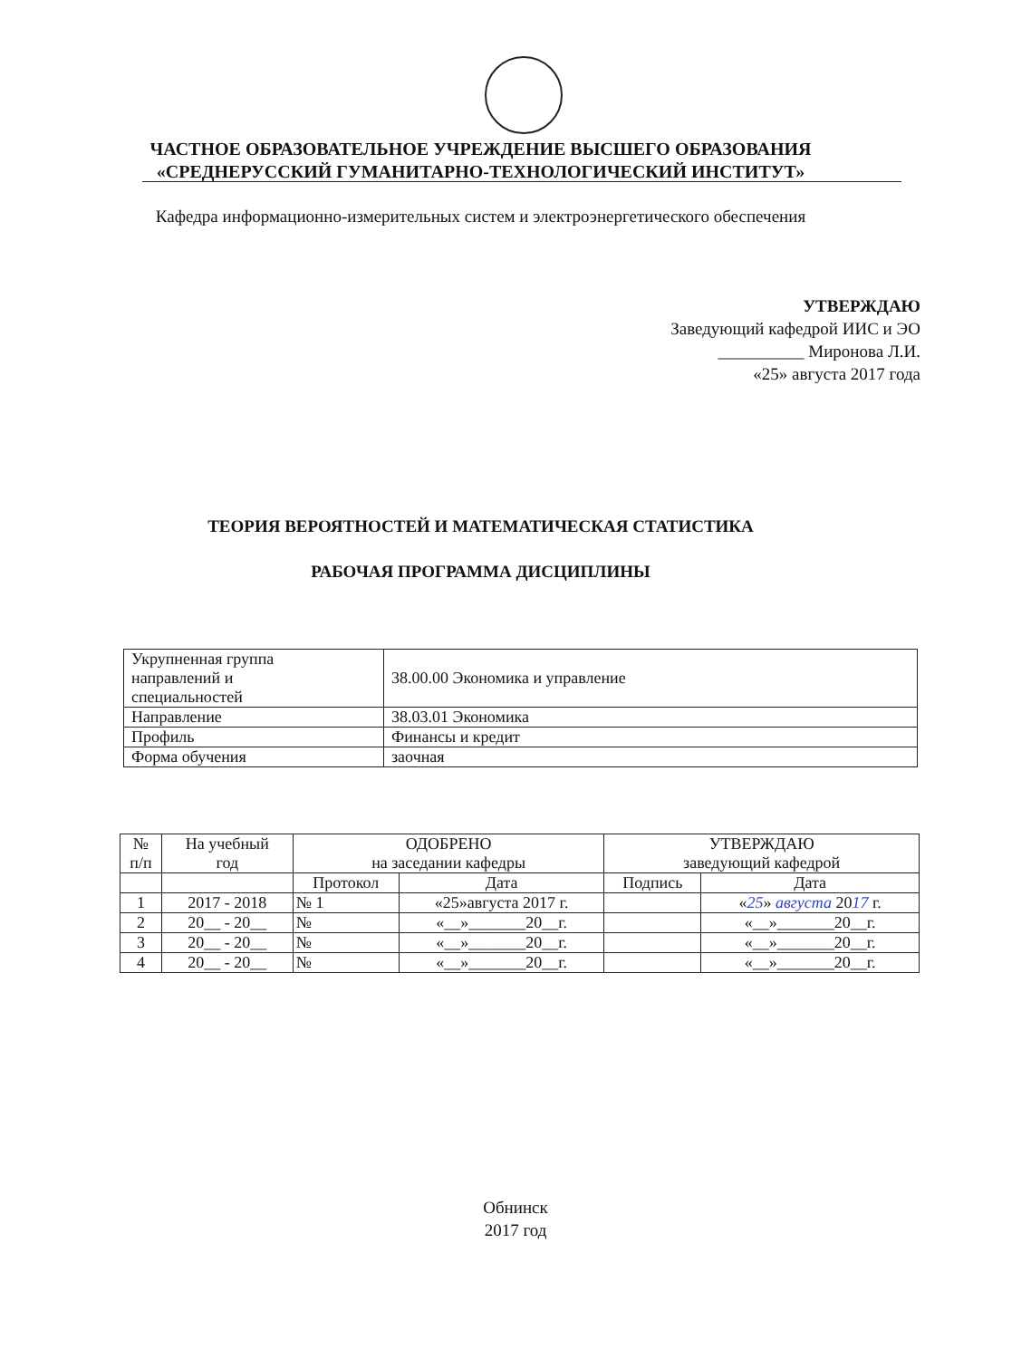ЧАСТНОЕ ОБРАЗОВАТЕЛЬНОЕ УЧРЕЖДЕНИЕ ВЫСШЕГО ОБРАЗОВАНИЯ
«СРЕДНЕРУССКИЙ ГУМАНИТАРНО-ТЕХНОЛОГИЧЕСКИЙ ИНСТИТУТ»
Кафедра информационно-измерительных систем и электроэнергетического обеспечения
УТВЕРЖДАЮ
Заведующий кафедрой ИИС и ЭО
__________ Миронова Л.И.
«25» августа 2017 года
ТЕОРИЯ ВЕРОЯТНОСТЕЙ И МАТЕМАТИЧЕСКАЯ СТАТИСТИКА
РАБОЧАЯ ПРОГРАММА ДИСЦИПЛИНЫ
| Укрупненная группа направлений и специальностей | 38.00.00 Экономика и управление |
| Направление | 38.03.01 Экономика |
| Профиль | Финансы и кредит |
| Форма обучения | заочная |
| № п/п | На учебный год | ОДОБРЕНО на заседании кафедры | | УТВЕРЖДАЮ заведующий кафедрой | |
| --- | --- | --- | --- | --- | --- |
| | | Протокол | Дата | Подпись | Дата |
| 1 | 2017 - 2018 | № 1 | «25»августа 2017 г. | | « 25 » августа 20 17 г. |
| 2 | 20__ - 20__ | № | «__»_______20__г. | | «__»_______20__г. |
| 3 | 20__ - 20__ | № | «__»_______20__г. | | «__»_______20__г. |
| 4 | 20__ - 20__ | № | «__»_______20__г. | | «__»_______20__г. |
Обнинск
2017 год